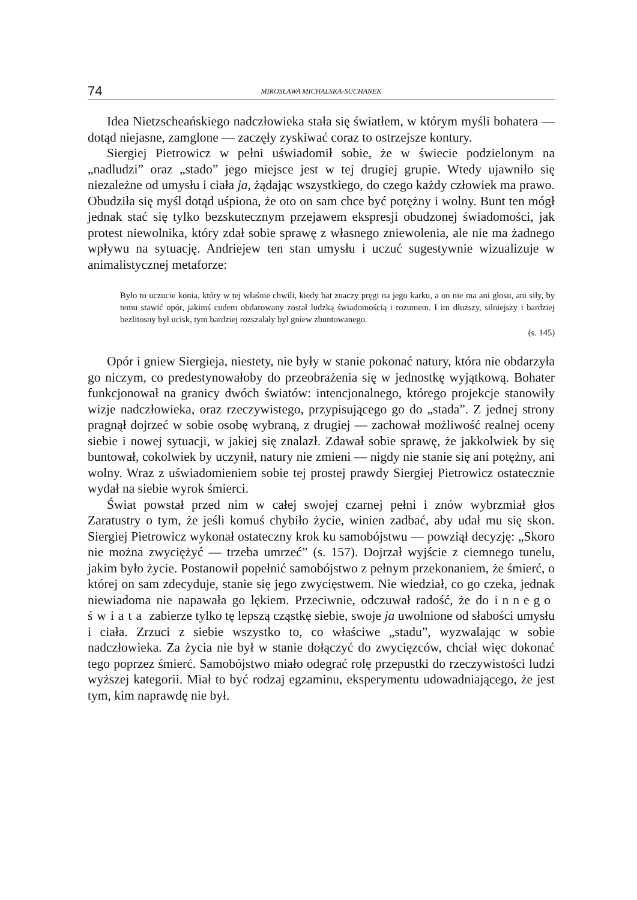74 MIROSŁAWA MICHALSKA-SUCHANEK
Idea Nietzscheańskiego nadczłowieka stała się światłem, w którym myśli bohatera — dotąd niejasne, zamglone — zaczęły zyskiwać coraz to ostrzejsze kontury.
Siergiej Pietrowicz w pełni uświadomił sobie, że w świecie podzielonym na „nadludzi” oraz „stado” jego miejsce jest w tej drugiej grupie. Wtedy ujawniło się niezależne od umysłu i ciała ja, żądając wszystkiego, do czego każdy człowiek ma prawo. Obudziła się myśl dotąd uśpiona, że oto on sam chce być potężny i wolny. Bunt ten mógł jednak stać się tylko bezskutecznym przejawem ekspresji obudzonej świadomości, jak protest niewolnika, który zdał sobie sprawę z własnego zniewolenia, ale nie ma żadnego wpływu na sytuację. Andriejew ten stan umysłu i uczuć sugestywnie wizualizuje w animalistycznej metaforze:
Było to uczucie konia, który w tej właśnie chwili, kiedy bat znaczy pręgi na jego karku, a on nie ma ani głosu, ani siły, by temu stawić opór, jakimś cudem obdarowany został ludzką świadomością i rozumem. I im dłuższy, silniejszy i bardziej bezlitosny był ucisk, tym bardziej rozszalały był gniew zbuntowanego.
(s. 145)
Opór i gniew Siergieja, niestety, nie były w stanie pokonać natury, która nie obdarzyła go niczym, co predestynowałoby do przeobrażenia się w jednostkę wyjątkową. Bohater funkcjonował na granicy dwóch światów: intencjonalnego, którego projekcje stanowiły wizje nadczłowieka, oraz rzeczywistego, przypisującego go do „stada”. Z jednej strony pragnął dojrzeć w sobie osobę wybraną, z drugiej — zachował możliwość realnej oceny siebie i nowej sytuacji, w jakiej się znalazł. Zdawał sobie sprawę, że jakkolwiek by się buntował, cokolwiek by uczynił, natury nie zmieni — nigdy nie stanie się ani potężny, ani wolny. Wraz z uświadomieniem sobie tej prostej prawdy Siergiej Pietrowicz ostatecznie wydał na siebie wyrok śmierci.
Świat powstał przed nim w całej swojej czarnej pełni i znów wybrzmiał głos Zaratustry o tym, że jeśli komuś chybiło życie, winien zadbać, aby udał mu się skon. Siergiej Pietrowicz wykonał ostateczny krok ku samobójstwu — powziął decyzję: „Skoro nie można zwyciężyć — trzeba umrzeć” (s. 157). Dojrzał wyjście z ciemnego tunelu, jakim było życie. Postanowił popełnić samobójstwo z pełnym przekonaniem, że śmierć, o której on sam zdecyduje, stanie się jego zwycięstwem. Nie wiedział, co go czeka, jednak niewiadoma nie napawała go lękiem. Przeciwnie, odczuwał radość, że do innego świata zabierze tylko tę lepszą cząstkę siebie, swoje ja uwolnione od słabości umysłu i ciała. Zrzuci z siebie wszystko to, co właściwe „stadu”, wyzwalając w sobie nadczłowieka. Za życia nie był w stanie dołączyć do zwycięzców, chciał więc dokonać tego poprzez śmierć. Samobójstwo miało odegrać rolę przepustki do rzeczywistości ludzi wyższej kategorii. Miał to być rodzaj egzaminu, eksperymentu udowadniającego, że jest tym, kim naprawdę nie był.